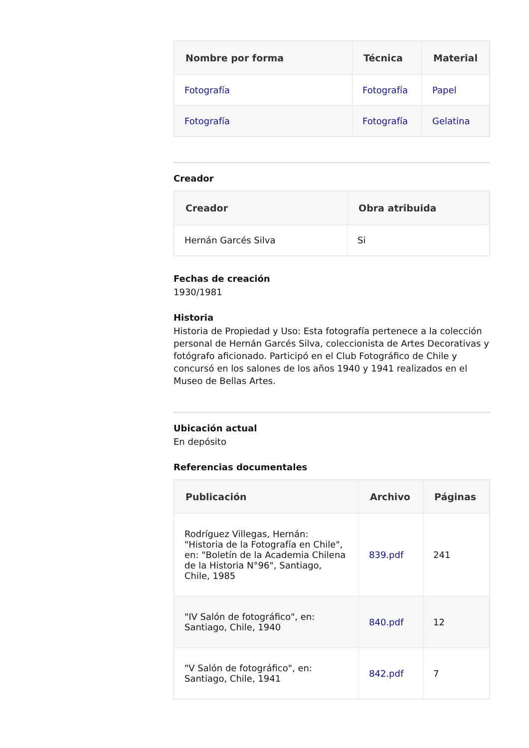| Nombre por forma | Técnica | Material |
| --- | --- | --- |
| Fotografía | Fotografía | Papel |
| Fotografía | Fotografía | Gelatina |
Creador
| Creador | Obra atribuida |
| --- | --- |
| Hernán Garcés Silva | Si |
Fechas de creación
1930/1981
Historia
Historia de Propiedad y Uso: Esta fotografía pertenece a la colección personal de Hernán Garcés Silva, coleccionista de Artes Decorativas y fotógrafo aficionado. Participó en el Club Fotográfico de Chile y concursó en los salones de los años 1940 y 1941 realizados en el Museo de Bellas Artes.
Ubicación actual
En depósito
Referencias documentales
| Publicación | Archivo | Páginas |
| --- | --- | --- |
| Rodríguez Villegas, Hernán: "Historia de la Fotografía en Chile", en: "Boletín de la Academia Chilena de la Historia N°96", Santiago, Chile, 1985 | 839.pdf | 241 |
| "IV Salón de fotográfico", en: Santiago, Chile, 1940 | 840.pdf | 12 |
| "V Salón de fotográfico", en: Santiago, Chile, 1941 | 842.pdf | 7 |